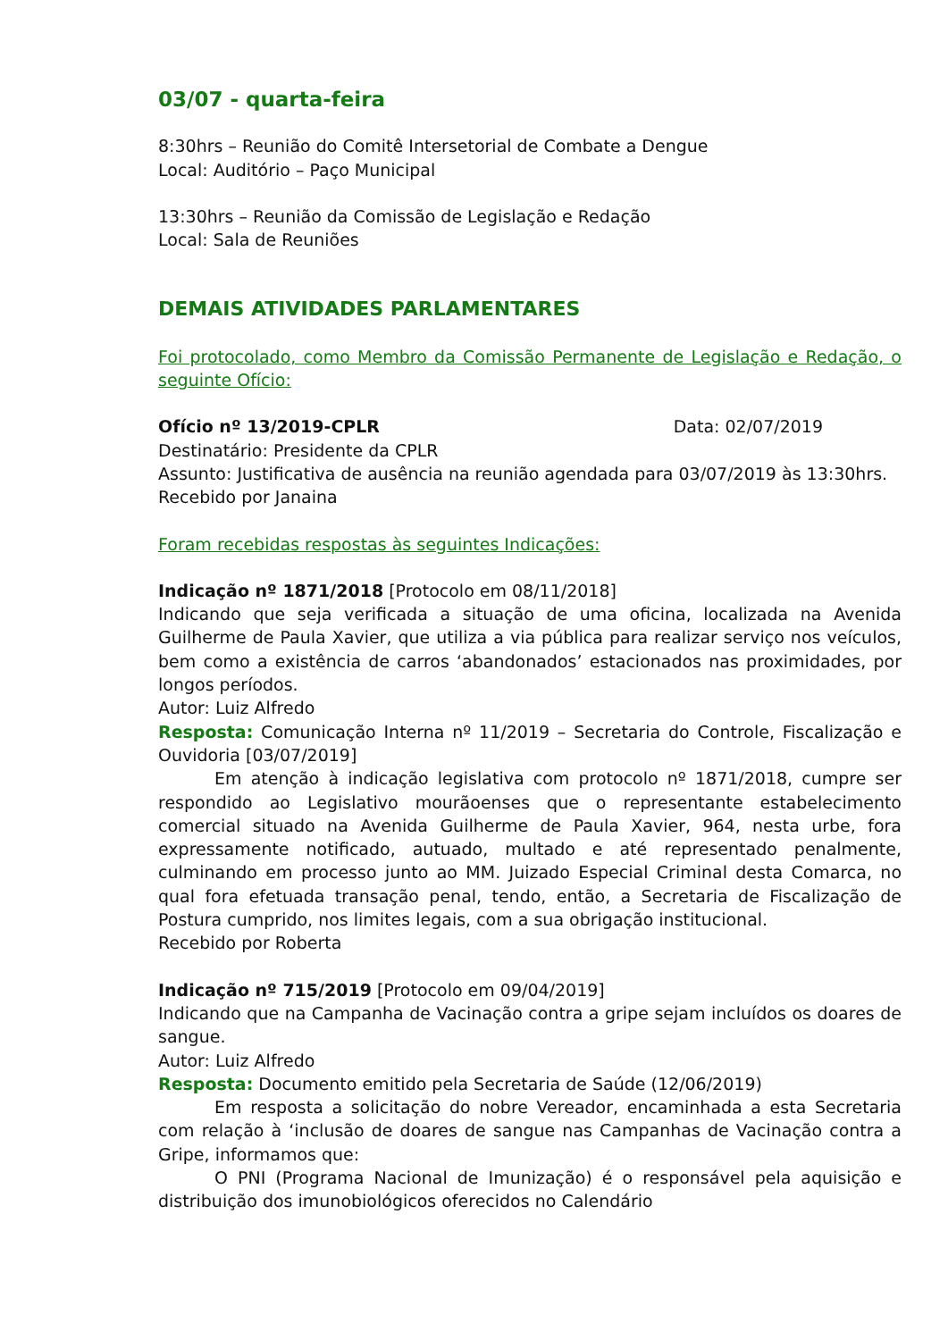03/07 - quarta-feira
8:30hrs – Reunião do Comitê Intersetorial de Combate a Dengue
Local: Auditório – Paço Municipal
13:30hrs – Reunião da Comissão de Legislação e Redação
Local: Sala de Reuniões
DEMAIS ATIVIDADES PARLAMENTARES
Foi protocolado, como Membro da Comissão Permanente de Legislação e Redação, o seguinte Ofício:
Ofício nº 13/2019-CPLR Data: 02/07/2019
Destinatário: Presidente da CPLR
Assunto: Justificativa de ausência na reunião agendada para 03/07/2019 às 13:30hrs.
Recebido por Janaina
Foram recebidas respostas às seguintes Indicações:
Indicação nº 1871/2018 [Protocolo em 08/11/2018]
Indicando que seja verificada a situação de uma oficina, localizada na Avenida Guilherme de Paula Xavier, que utiliza a via pública para realizar serviço nos veículos, bem como a existência de carros ‘abandonados’ estacionados nas proximidades, por longos períodos.
Autor: Luiz Alfredo
Resposta: Comunicação Interna nº 11/2019 – Secretaria do Controle, Fiscalização e Ouvidoria [03/07/2019]
Em atenção à indicação legislativa com protocolo nº 1871/2018, cumpre ser respondido ao Legislativo mourãoenses que o representante estabelecimento comercial situado na Avenida Guilherme de Paula Xavier, 964, nesta urbe, fora expressamente notificado, autuado, multado e até representado penalmente, culminando em processo junto ao MM. Juizado Especial Criminal desta Comarca, no qual fora efetuada transação penal, tendo, então, a Secretaria de Fiscalização de Postura cumprido, nos limites legais, com a sua obrigação institucional.
Recebido por Roberta
Indicação nº 715/2019 [Protocolo em 09/04/2019]
Indicando que na Campanha de Vacinação contra a gripe sejam incluídos os doares de sangue.
Autor: Luiz Alfredo
Resposta: Documento emitido pela Secretaria de Saúde (12/06/2019)
Em resposta a solicitação do nobre Vereador, encaminhada a esta Secretaria com relação à ‘inclusão de doares de sangue nas Campanhas de Vacinação contra a Gripe, informamos que:
O PNI (Programa Nacional de Imunização) é o responsável pela aquisição e distribuição dos imunobiológicos oferecidos no Calendário